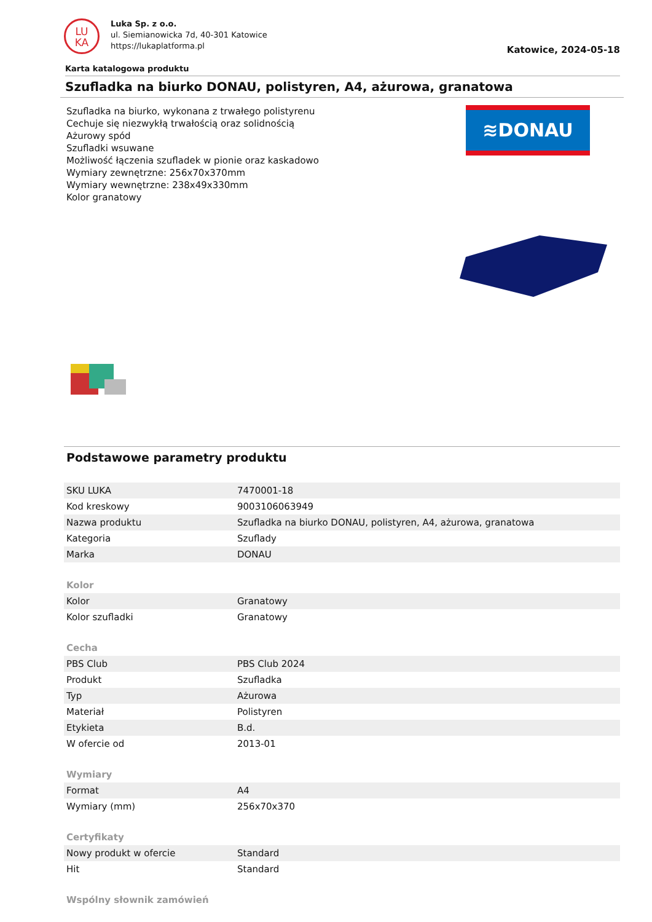LU
KA
Luka Sp. z o.o.
ul. Siemianowicka 7d, 40-301 Katowice
https://lukaplatforma.pl
Katowice, 2024-05-18
Karta katalogowa produktu
Szufladka na biurko DONAU, polistyren, A4, ażurowa, granatowa
Szufladka na biurko, wykonana z trwałego polistyrenu
Cechuje się niezwykłą trwałością oraz solidnością
Ażurowy spód
Szufladki wsuwane
Możliwość łączenia szufladek w pionie oraz kaskadowo
Wymiary zewnętrzne: 256x70x370mm
Wymiary wewnętrzne: 238x49x330mm
Kolor granatowy
≋DONAU
Podstawowe parametry produktu
| SKU LUKA | 7470001-18 |
| Kod kreskowy | 9003106063949 |
| Nazwa produktu | Szufladka na biurko DONAU, polistyren, A4, ażurowa, granatowa |
| Kategoria | Szuflady |
| Marka | DONAU |
| Kolor | |
| Kolor | Granatowy |
| Kolor szufladki | Granatowy |
| Cecha | |
| PBS Club | PBS Club 2024 |
| Produkt | Szufladka |
| Typ | Ażurowa |
| Materiał | Polistyren |
| Etykieta | B.d. |
| W ofercie od | 2013-01 |
| Wymiary | |
| Format | A4 |
| Wymiary (mm) | 256x70x370 |
| Certyfikaty | |
| Nowy produkt w ofercie | Standard |
| Hit | Standard |
| Wspólny słownik zamówień | |